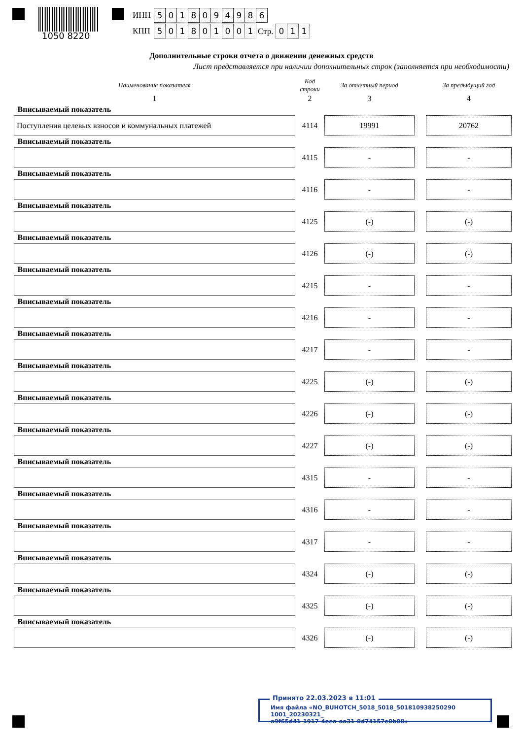1050 8220
| ИНН | 5 0 1 8 0 9 4 9 8 6 |
| КПП | 5 0 1 8 0 1 0 0 1 Стр. 0 1 1 |
Дополнительные строки отчета о движении денежных средств
Лист представляется при наличии дополнительных строк (заполняется при необходимости)
| Наименование показателя | Код строки | За отчетный период | | За предыдущий год |
| --- | --- | --- | --- | --- |
| 1 | 2 | 3 | | 4 |
| Вписываемый показатель | | | | |
| Поступления целевых взносов и коммунальных платежей | 4114 | 19991 | | 20762 |
| Вписываемый показатель | | | | |
| | 4115 | - | | - |
| Вписываемый показатель | | | | |
| | 4116 | - | | - |
| Вписываемый показатель | | | | |
| | 4125 | (-) | | (-) |
| Вписываемый показатель | | | | |
| | 4126 | (-) | | (-) |
| Вписываемый показатель | | | | |
| | 4215 | - | | - |
| Вписываемый показатель | | | | |
| | 4216 | - | | - |
| Вписываемый показатель | | | | |
| | 4217 | - | | - |
| Вписываемый показатель | | | | |
| | 4225 | (-) | | (-) |
| Вписываемый показатель | | | | |
| | 4226 | (-) | | (-) |
| Вписываемый показатель | | | | |
| | 4227 | (-) | | (-) |
| Вписываемый показатель | | | | |
| | 4315 | - | | - |
| Вписываемый показатель | | | | |
| | 4316 | - | | - |
| Вписываемый показатель | | | | |
| | 4317 | - | | - |
| Вписываемый показатель | | | | |
| | 4324 | (-) | | (-) |
| Вписываемый показатель | | | | |
| | 4325 | (-) | | (-) |
| Вписываемый показатель | | | | |
| | 4326 | (-) | | (-) |
Принято 22.03.2023 в 11:01
Имя файла «NO_BUHOTCH_5018_5018_501810938250290​1001_20230321_
a9f65d41-1917-4eea-aa31-0d74157e0b08»